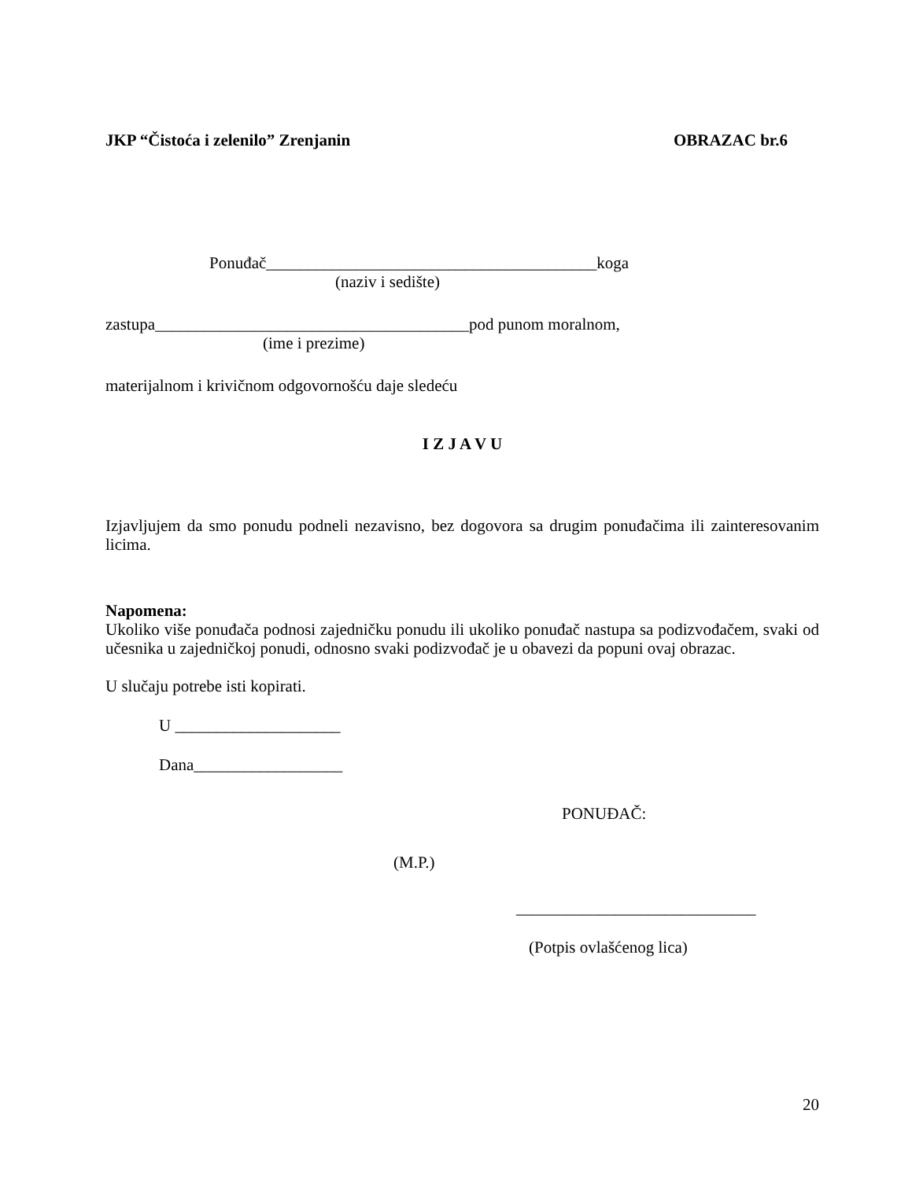JKP “Čistoća i zelenilo” Zrenjanin OBRAZAC br.6
Ponuđač________________________________________koga
(naziv i sedište)
zastupa______________________________________pod punom moralnom,
(ime i prezime)
materijalnom i krivičnom odgovornošću daje sledeću
I Z J A V U
Izjavljujem da smo ponudu podneli nezavisno, bez dogovora sa drugim ponuđačima ili zainteresovanim licima.
Napomena:
Ukoliko više ponuđača podnosi zajedničku ponudu ili ukoliko ponuđač nastupa sa podizvođačem, svaki od učesnika u zajedničkoj ponudi, odnosno svaki podizvođač je u obavezi da popuni ovaj obrazac.
U slučaju potrebe isti kopirati.
U ____________________
Dana__________________
PONUĐAČ:
(M.P.)
_____________________________
(Potpis ovlašćenog lica)
20